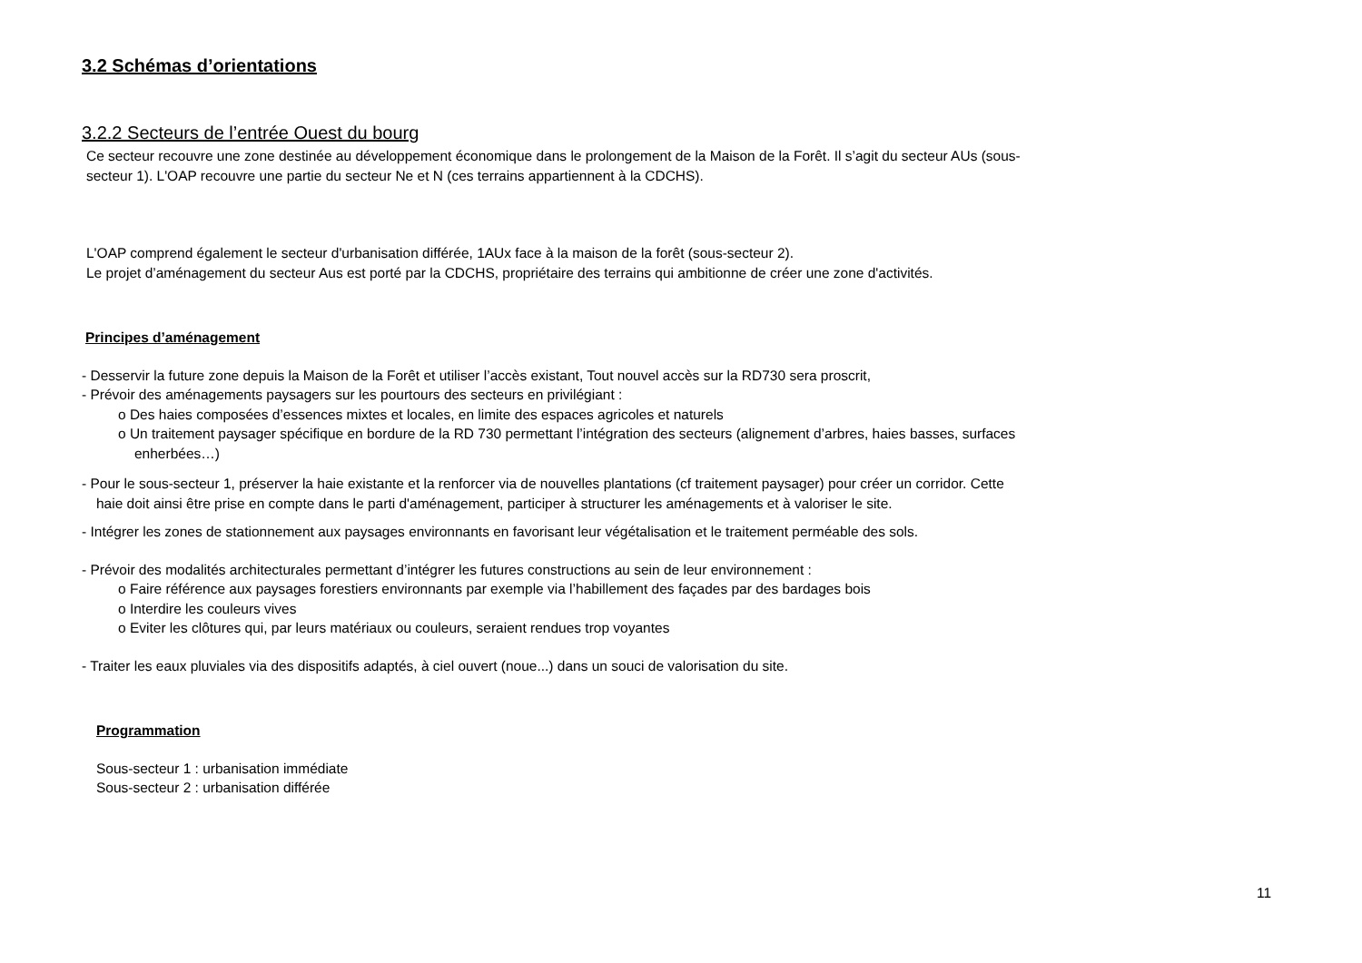3.2 Schémas d’orientations
3.2.2 Secteurs de l’entrée Ouest du bourg
Ce secteur recouvre une zone destinée au développement économique dans le prolongement de la Maison de la Forêt. Il s’agit du secteur AUs (sous-secteur 1). L'OAP recouvre une partie du secteur Ne et N (ces terrains appartiennent à la CDCHS).
L'OAP comprend également le secteur d'urbanisation différée, 1AUx face à la maison de la forêt (sous-secteur 2).
Le projet d’aménagement du secteur Aus est porté par la CDCHS, propriétaire des terrains qui ambitionne de créer une zone d'activités.
Principes d’aménagement
- Desservir la future zone depuis la Maison de la Forêt et utiliser l’accès existant, Tout nouvel accès sur la RD730 sera proscrit,
- Prévoir des aménagements paysagers sur les pourtours des secteurs en privilégiant :
o Des haies composées d’essences mixtes et locales, en limite des espaces agricoles et naturels
o Un traitement paysager spécifique en bordure de la RD 730 permettant l’intégration des secteurs (alignement d’arbres, haies basses, surfaces enherbées…)
- Pour le sous-secteur 1, préserver la haie existante et la renforcer via de nouvelles plantations (cf traitement paysager) pour créer un corridor. Cette haie doit ainsi être prise en compte dans le parti d'aménagement, participer à structurer les aménagements et à valoriser le site.
- Intégrer les zones de stationnement aux paysages environnants en favorisant leur végétalisation et le traitement perméable des sols.
- Prévoir des modalités architecturales permettant d’intégrer les futures constructions au sein de leur environnement :
o Faire référence aux paysages forestiers environnants par exemple via l’habillement des façades par des bardages bois
o Interdire les couleurs vives
o Eviter les clôtures qui, par leurs matériaux ou couleurs, seraient rendues trop voyantes
- Traiter les eaux pluviales via des dispositifs adaptés, à ciel ouvert (noue...) dans un souci de valorisation du site.
Programmation
Sous-secteur 1 : urbanisation immédiate
Sous-secteur 2 : urbanisation différée
11